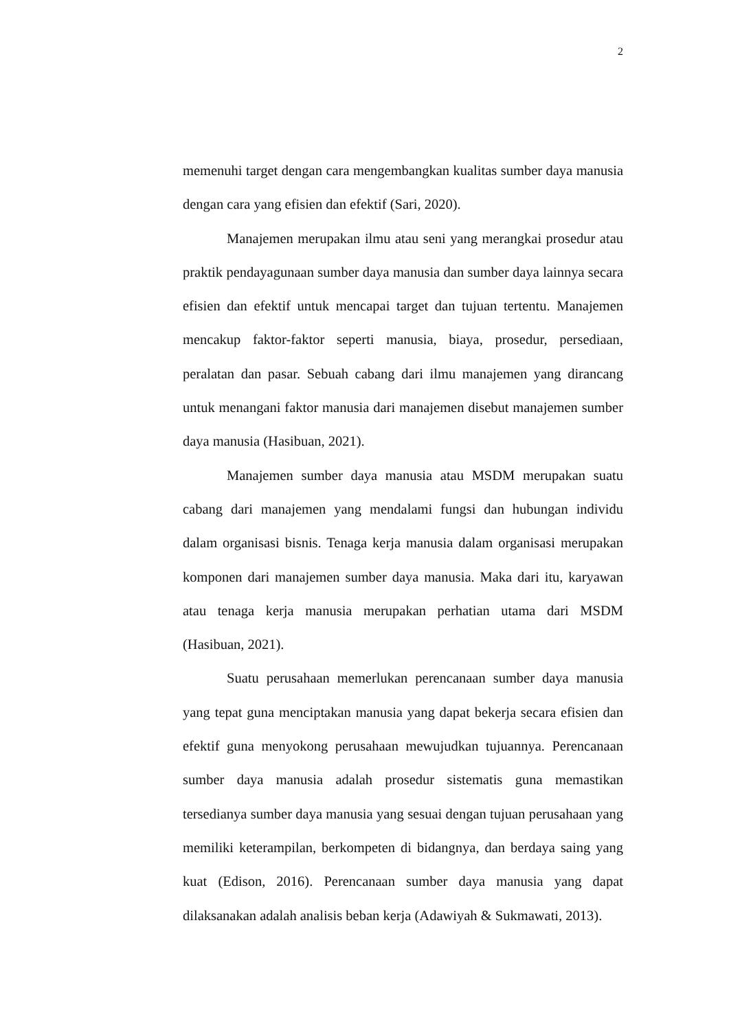2
memenuhi target dengan cara mengembangkan kualitas sumber daya manusia dengan cara yang efisien dan efektif (Sari, 2020).
Manajemen merupakan ilmu atau seni yang merangkai prosedur atau praktik pendayagunaan sumber daya manusia dan sumber daya lainnya secara efisien dan efektif untuk mencapai target dan tujuan tertentu. Manajemen mencakup faktor-faktor seperti manusia, biaya, prosedur, persediaan, peralatan dan pasar. Sebuah cabang dari ilmu manajemen yang dirancang untuk menangani faktor manusia dari manajemen disebut manajemen sumber daya manusia (Hasibuan, 2021).
Manajemen sumber daya manusia atau MSDM merupakan suatu cabang dari manajemen yang mendalami fungsi dan hubungan individu dalam organisasi bisnis. Tenaga kerja manusia dalam organisasi merupakan komponen dari manajemen sumber daya manusia. Maka dari itu, karyawan atau tenaga kerja manusia merupakan perhatian utama dari MSDM (Hasibuan, 2021).
Suatu perusahaan memerlukan perencanaan sumber daya manusia yang tepat guna menciptakan manusia yang dapat bekerja secara efisien dan efektif guna menyokong perusahaan mewujudkan tujuannya. Perencanaan sumber daya manusia adalah prosedur sistematis guna memastikan tersedianya sumber daya manusia yang sesuai dengan tujuan perusahaan yang memiliki keterampilan, berkompeten di bidangnya, dan berdaya saing yang kuat (Edison, 2016). Perencanaan sumber daya manusia yang dapat dilaksanakan adalah analisis beban kerja (Adawiyah & Sukmawati, 2013).